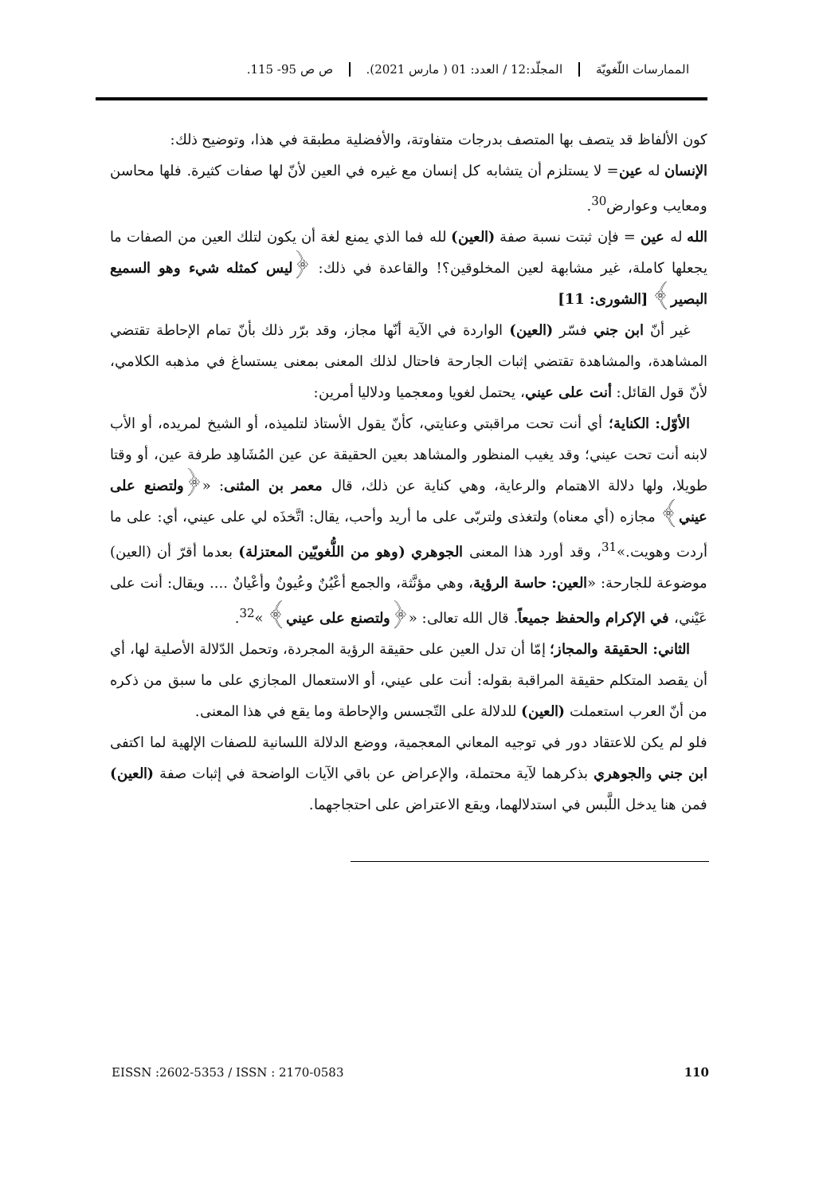الممارسات اللّغويّة المجلّد:12 / العدد: 01 ( مارس 2021).
ص ص 95- 115.
كون الألفاظ قد يتصف بها المتصف بدرجات متفاوتة، والأفضلية مطبقة في هذا، وتوضيح ذلك:
الإنسان له عين= لا يستلزم أن يتشابه كل إنسان مع غيره في العين لأنّ لها صفات كثيرة. فلها محاسن ومعايب وعوارض<sup>30</sup>.
الله له عين = فإن ثبتت نسبة صفة (العين) لله فما الذي يمنع لغة أن يكون لتلك العين من الصفات ما يجعلها كاملة، غير مشابهة لعين المخلوقين؟! والقاعدة في ذلك: ﴿ليس كمثله شيء وهو السميع البصير﴾ [الشورى: 11]
غير أنّ ابن جني فسّر (العين) الواردة في الآية أنّها مجاز، وقد برّر ذلك بأنّ تمام الإحاطة تقتضي المشاهدة، والمشاهدة تقتضي إثبات الجارحة فاحتال لذلك المعنى بمعنى يستساغ في مذهبه الكلامي، لأنّ قول القائل: أنت على عيني، يحتمل لغويا ومعجميا ودلاليا أمرين:
الأوّل: الكناية؛ أي أنت تحت مراقبتي وعنايتي، كأنّ يقول الأستاذ لتلميذه، أو الشيخ لمريده، أو الأب لابنه أنت تحت عيني؛ وقد يغيب المنظور والمشاهد بعين الحقيقة عن عين المُشَاهِد طرفة عين، أو وقتا طويلا، ولها دلالة الاهتمام والرعاية، وهي كناية عن ذلك، قال معمر بن المثنى: «﴿ولتصنع على عيني﴾ مجازه (أي معناه) ولتغذى ولتربّى على ما أريد وأحب، يقال: اتَّخذَه لي على عيني، أي: على ما أردت وهويت.»<sup>31</sup>، وقد أورد هذا المعنى الجوهري (وهو من اللُّغويّين المعتزلة) بعدما أقرّ أن (العين) موضوعة للجارحة: «العين: حاسة الرؤية، وهي مؤنَّثة، والجمع أعْيُنٌ وعُيونٌ وأعْيانٌ .... ويقال: أنت على عَيْني، في الإكرام والحفظ جميعاً. قال الله تعالى: «﴿ولتصنع على عيني﴾ »<sup>32</sup>.
الثاني: الحقيقة والمجاز؛ إمّا أن تدل العين على حقيقة الرؤية المجردة، وتحمل الدّلالة الأصلية لها، أي أن يقصد المتكلم حقيقة المراقبة بقوله: أنت على عيني، أو الاستعمال المجازي على ما سبق من ذكره من أنّ العرب استعملت (العين) للدلالة على التّجسس والإحاطة وما يقع في هذا المعنى.
فلو لم يكن للاعتقاد دور في توجيه المعاني المعجمية، ووضع الدلالة اللسانية للصفات الإلهية لما اكتفى ابن جني والجوهري بذكرهما لآية محتملة، والإعراض عن باقي الآيات الواضحة في إثبات صفة (العين) فمن هنا يدخل اللَّبس في استدلالهما، ويقع الاعتراض على احتجاجهما.
EISSN :2602-5353 / ISSN : 2170-0583 110